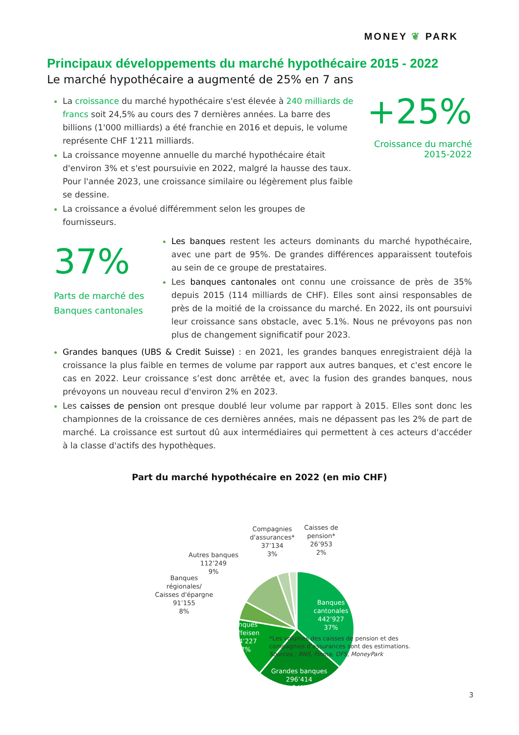MONEY ❦ PARK
Principaux développements du marché hypothécaire 2015 - 2022
Le marché hypothécaire a augmenté de 25% en 7 ans
La croissance du marché hypothécaire s'est élevée à 240 milliards de francs soit 24,5% au cours des 7 dernières années. La barre des billions (1'000 milliards) a été franchie en 2016 et depuis, le volume représente CHF 1'211 milliards.
La croissance moyenne annuelle du marché hypothécaire était d'environ 3% et s'est poursuivie en 2022, malgré la hausse des taux. Pour l'année 2023, une croissance similaire ou légèrement plus faible se dessine.
La croissance a évolué différemment selon les groupes de fournisseurs.
+25%
Croissance du marché
2015-2022
37%
Parts de marché des
Banques cantonales
Les banques restent les acteurs dominants du marché hypothécaire, avec une part de 95%. De grandes différences apparaissent toutefois au sein de ce groupe de prestataires.
Les banques cantonales ont connu une croissance de près de 35% depuis 2015 (114 milliards de CHF). Elles sont ainsi responsables de près de la moitié de la croissance du marché. En 2022, ils ont poursuivi leur croissance sans obstacle, avec 5.1%. Nous ne prévoyons pas non plus de changement significatif pour 2023.
Grandes banques (UBS & Credit Suisse) : en 2021, les grandes banques enregistraient déjà la croissance la plus faible en termes de volume par rapport aux autres banques, et c'est encore le cas en 2022. Leur croissance s’est donc arrêtée et, avec la fusion des grandes banques, nous prévoyons un nouveau recul d'environ 2% en 2023.
Les caisses de pension ont presque doublé leur volume par rapport à 2015. Elles sont donc les championnes de la croissance de ces dernières années, mais ne dépassent pas les 2% de part de marché. La croissance est surtout dû aux intermédiaires qui permettent à ces acteurs d'accéder à la classe d'actifs des hypothèques.
Part du marché hypothécaire en 2022 (en mio CHF)
Banques
cantonales
442’927
37%
Grandes banques
296’414
24%
Banques
Raiffeisen
204’227
17%
Banques
régionales/
Caisses d'épargne
91’155
8%
Autres banques
112’249
9%
Compagnies
d'assurances*
37’134
3%
Caisses de
pension*
26’953
2%
*Les volumes des caisses de pension et des
compagnies d’assurances sont des estimations.
Sources : BNS, Finma, OFS, MoneyPark
3